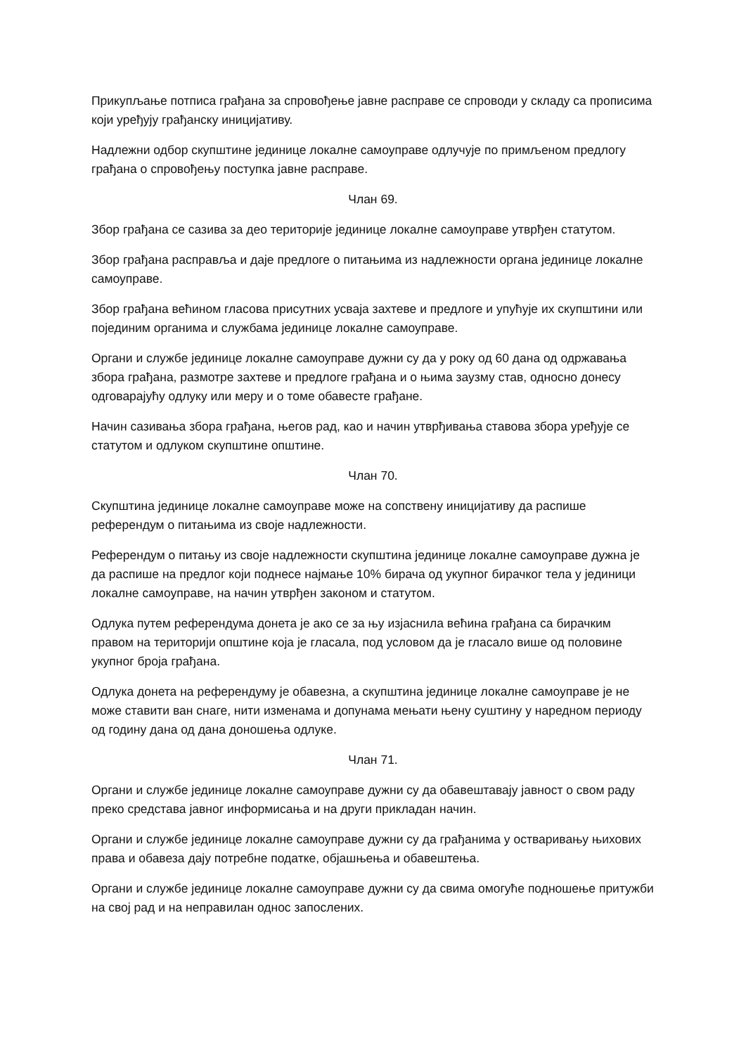Прикупљање потписа грађана за спровођење јавне расправе се спроводи у складу са прописима који уређују грађанску иницијативу.
Надлежни одбор скупштине јединице локалне самоуправе одлучује по примљеном предлогу грађана о спровођењу поступка јавне расправе.
Члан 69.
Збор грађана се сазива за део територије јединице локалне самоуправе утврђен статутом.
Збор грађана расправља и даје предлоге о питањима из надлежности органа јединице локалне самоуправе.
Збор грађана већином гласова присутних усваја захтеве и предлоге и упућује их скупштини или појединим органима и службама јединице локалне самоуправе.
Органи и службе јединице локалне самоуправе дужни су да у року од 60 дана од одржавања збора грађана, размотре захтеве и предлоге грађана и о њима заузму став, односно донесу одговарајућу одлуку или меру и о томе обавесте грађане.
Начин сазивања збора грађана, његов рад, као и начин утврђивања ставова збора уређује се статутом и одлуком скупштине општине.
Члан 70.
Скупштина јединице локалне самоуправе може на сопствену иницијативу да распише референдум о питањима из своје надлежности.
Референдум о питању из своје надлежности скупштина јединице локалне самоуправе дужна је да распише на предлог који поднесе најмање 10% бирача од укупног бирачког тела у јединици локалне самоуправе, на начин утврђен законом и статутом.
Одлука путем референдума донета је ако се за њу изјаснила већина грађана са бирачким правом на територији општине која је гласала, под условом да је гласало више од половине укупног броја грађана.
Одлука донета на референдуму је обавезна, а скупштина јединице локалне самоуправе је не може ставити ван снаге, нити изменама и допунама мењати њену суштину у наредном периоду од годину дана од дана доношења одлуке.
Члан 71.
Органи и службе јединице локалне самоуправе дужни су да обавештавају јавност о свом раду преко средстава јавног информисања и на други прикладан начин.
Органи и службе јединице локалне самоуправе дужни су да грађанима у остваривању њихових права и обавеза дају потребне податке, објашњења и обавештења.
Органи и службе јединице локалне самоуправе дужни су да свима омогуће подношење притужби на свој рад и на неправилан однос запослених.